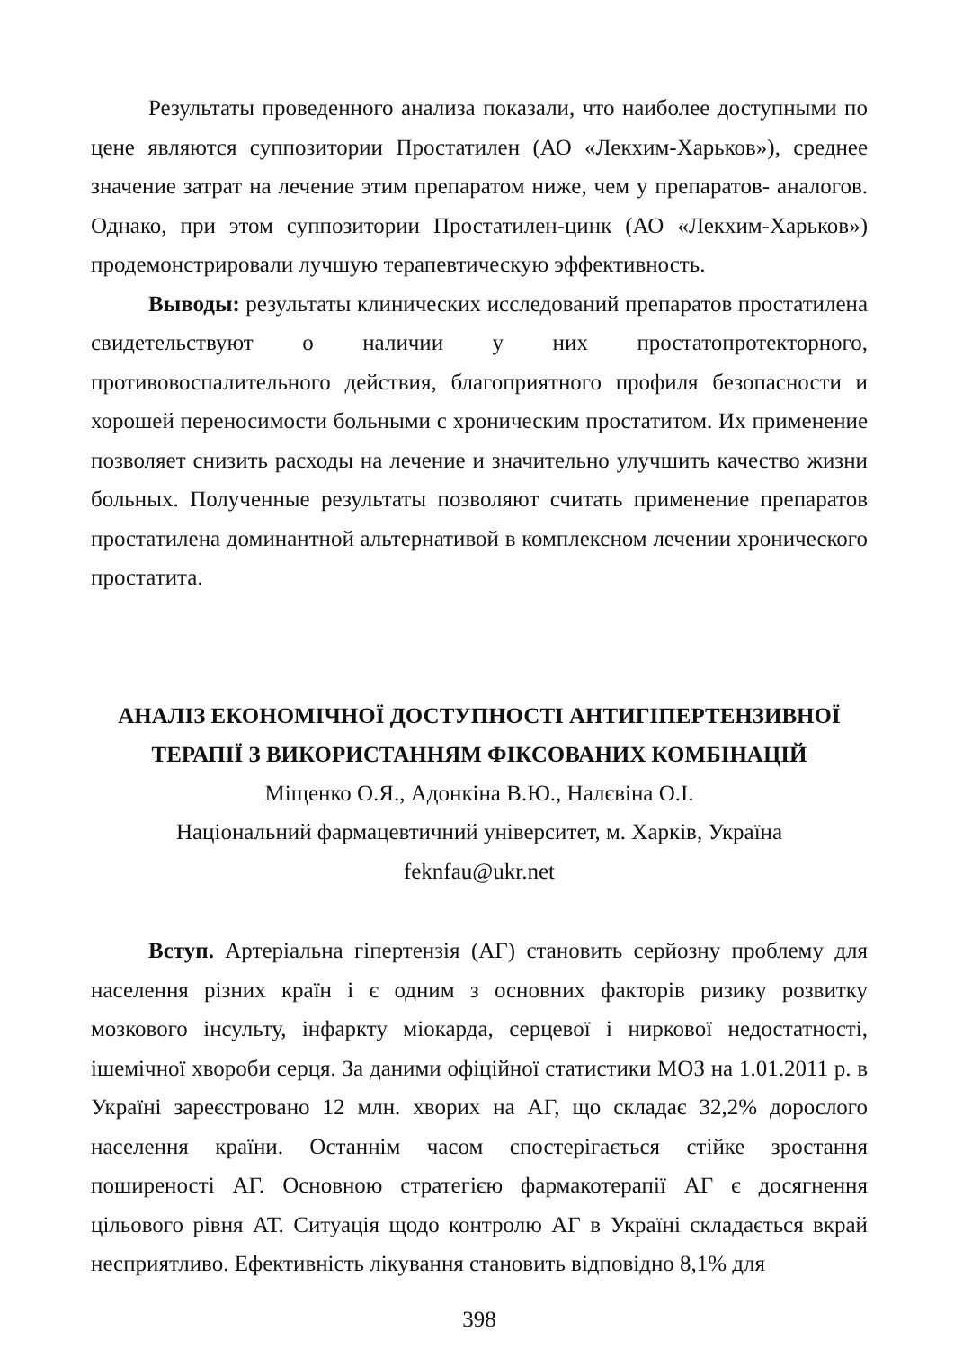Результаты проведенного анализа показали, что наиболее доступными по цене являются суппозитории Простатилен (АО «Лекхим-Харьков»), среднее значение затрат на лечение этим препаратом ниже, чем у препаратов- аналогов. Однако, при этом суппозитории Простатилен-цинк (АО «Лекхим-Харьков») продемонстрировали лучшую терапевтическую эффективность.
Выводы: результаты клинических исследований препаратов простатилена свидетельствуют о наличии у них простатопротекторного, противовоспалительного действия, благоприятного профиля безопасности и хорошей переносимости больными с хроническим простатитом. Их применение позволяет снизить расходы на лечение и значительно улучшить качество жизни больных. Полученные результаты позволяют считать применение препаратов простатилена доминантной альтернативой в комплексном лечении хронического простатита.
АНАЛІЗ ЕКОНОМІЧНОЇ ДОСТУПНОСТІ АНТИГІПЕРТЕНЗИВНОЇ
ТЕРАПІЇ З ВИКОРИСТАННЯМ ФІКСОВАНИХ КОМБІНАЦІЙ
Міщенко О.Я., Адонкіна В.Ю., Налєвіна О.І.
Національний фармацевтичний університет, м. Харків, Україна
feknfau@ukr.net
Вступ. Артеріальна гіпертензія (АГ) становить серйозну проблему для населення різних країн і є одним з основних факторів ризику розвитку мозкового інсульту, інфаркту міокарда, серцевої і ниркової недостатності, ішемічної хвороби серця. За даними офіційної статистики МОЗ на 1.01.2011 р. в Україні зареєстровано 12 млн. хворих на АГ, що складає 32,2% дорослого населення країни. Останнім часом спостерігається стійке зростання поширеності АГ. Основною стратегією фармакотерапії АГ є досягнення цільового рівня АТ. Ситуація щодо контролю АГ в Україні складається вкрай несприятливо. Ефективність лікування становить відповідно 8,1% для
398